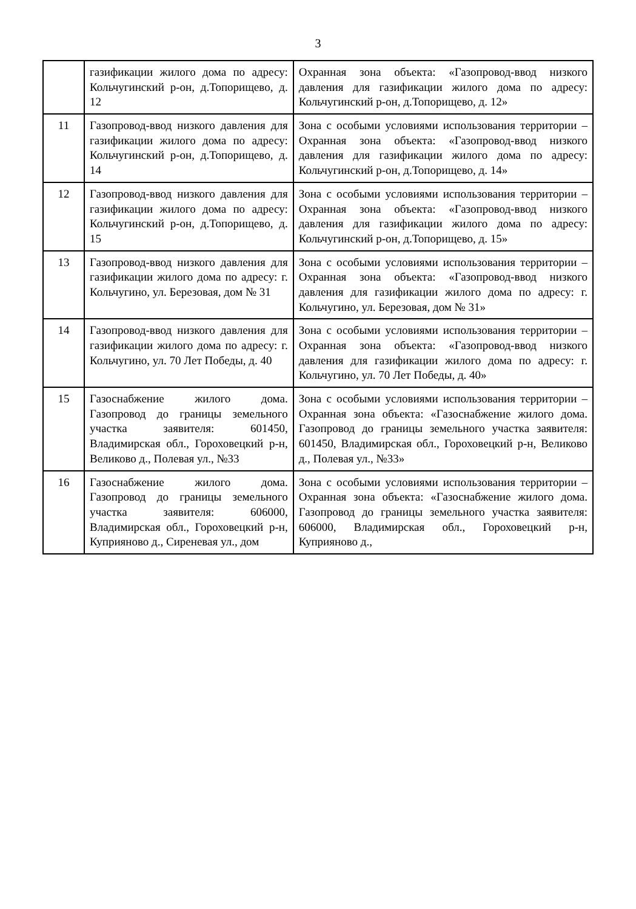3
| | газификации жилого дома по адресу: Кольчугинский р-он, д.Топорищево, д. 12 | Охранная зона объекта: «Газопровод-ввод низкого давления для газификации жилого дома по адресу: Кольчугинский р-он, д.Топорищево, д. 12» |
| 11 | Газопровод-ввод низкого давления для газификации жилого дома по адресу: Кольчугинский р-он, д.Топорищево, д. 14 | Зона с особыми условиями использования территории – Охранная зона объекта: «Газопровод-ввод низкого давления для газификации жилого дома по адресу: Кольчугинский р-он, д.Топорищево, д. 14» |
| 12 | Газопровод-ввод низкого давления для газификации жилого дома по адресу: Кольчугинский р-он, д.Топорищево, д. 15 | Зона с особыми условиями использования территории – Охранная зона объекта: «Газопровод-ввод низкого давления для газификации жилого дома по адресу: Кольчугинский р-он, д.Топорищево, д. 15» |
| 13 | Газопровод-ввод низкого давления для газификации жилого дома по адресу: г. Кольчугино, ул. Березовая, дом № 31 | Зона с особыми условиями использования территории – Охранная зона объекта: «Газопровод-ввод низкого давления для газификации жилого дома по адресу: г. Кольчугино, ул. Березовая, дом № 31» |
| 14 | Газопровод-ввод низкого давления для газификации жилого дома по адресу: г. Кольчугино, ул. 70 Лет Победы, д. 40 | Зона с особыми условиями использования территории – Охранная зона объекта: «Газопровод-ввод низкого давления для газификации жилого дома по адресу: г. Кольчугино, ул. 70 Лет Победы, д. 40» |
| 15 | Газоснабжение жилого дома. Газопровод до границы земельного участка заявителя: 601450, Владимирская обл., Гороховецкий р-н, Великово д., Полевая ул., №33 | Зона с особыми условиями использования территории – Охранная зона объекта: «Газоснабжение жилого дома. Газопровод до границы земельного участка заявителя: 601450, Владимирская обл., Гороховецкий р-н, Великово д., Полевая ул., №33» |
| 16 | Газоснабжение жилого дома. Газопровод до границы земельного участка заявителя: 606000, Владимирская обл., Гороховецкий р-н, Куприяново д., Сиреневая ул., дом | Зона с особыми условиями использования территории – Охранная зона объекта: «Газоснабжение жилого дома. Газопровод до границы земельного участка заявителя: 606000, Владимирская обл., Гороховецкий р-н, Куприяново д., |